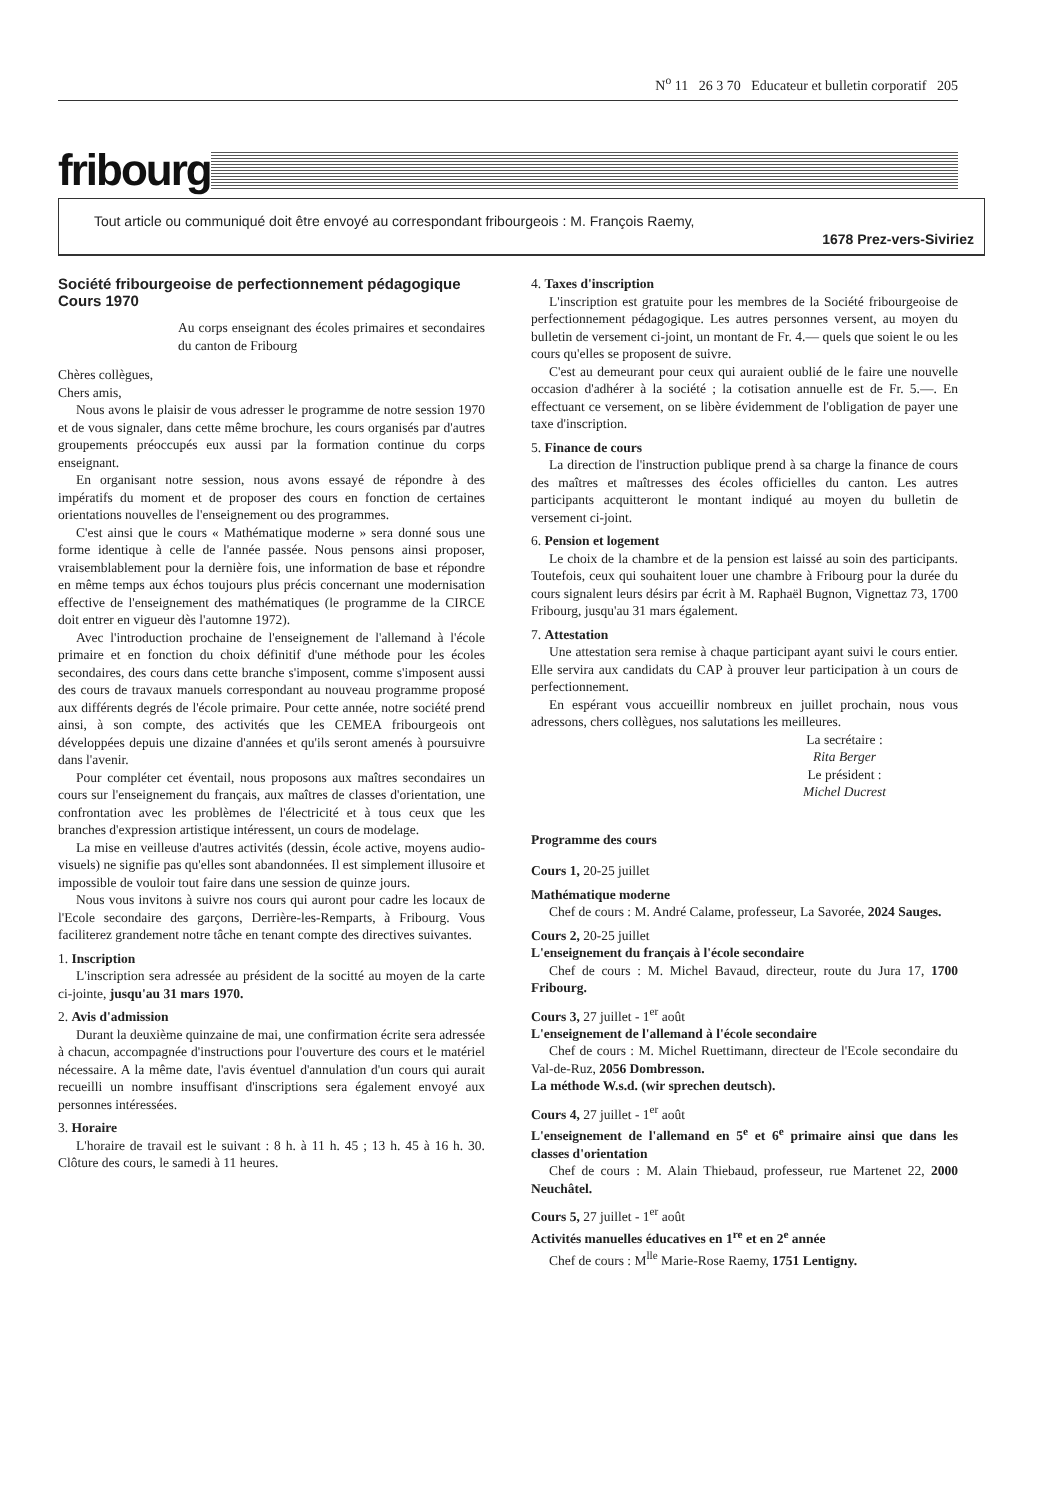N<sup>o</sup> 11 26 3 70 Educateur et bulletin corporatif 205
fribourg
Tout article ou communiqué doit être envoyé au correspondant fribourgeois : M. François Raemy,
1678 Prez-vers-Siviriez
Société fribourgeoise de perfectionnement pédagogique
Cours 1970
Au corps enseignant des écoles primaires et secondaires du canton de Fribourg
Chères collègues,
Chers amis,
Nous avons le plaisir de vous adresser le programme de notre session 1970 et de vous signaler, dans cette même brochure, les cours organisés par d'autres groupements préoccupés eux aussi par la formation continue du corps enseignant.
En organisant notre session, nous avons essayé de répondre à des impératifs du moment et de proposer des cours en fonction de certaines orientations nouvelles de l'enseignement ou des programmes.
C'est ainsi que le cours « Mathématique moderne » sera donné sous une forme identique à celle de l'année passée. Nous pensons ainsi proposer, vraisemblablement pour la dernière fois, une information de base et répondre en même temps aux échos toujours plus précis concernant une modernisation effective de l'enseignement des mathématiques (le programme de la CIRCE doit entrer en vigueur dès l'automne 1972).
Avec l'introduction prochaine de l'enseignement de l'allemand à l'école primaire et en fonction du choix définitif d'une méthode pour les écoles secondaires, des cours dans cette branche s'imposent, comme s'imposent aussi des cours de travaux manuels correspondant au nouveau programme proposé aux différents degrés de l'école primaire. Pour cette année, notre société prend ainsi, à son compte, des activités que les CEMEA fribourgeois ont développées depuis une dizaine d'années et qu'ils seront amenés à poursuivre dans l'avenir.
Pour compléter cet éventail, nous proposons aux maîtres secondaires un cours sur l'enseignement du français, aux maîtres de classes d'orientation, une confrontation avec les problèmes de l'électricité et à tous ceux que les branches d'expression artistique intéressent, un cours de modelage.
La mise en veilleuse d'autres activités (dessin, école active, moyens audio-visuels) ne signifie pas qu'elles sont abandonnées. Il est simplement illusoire et impossible de vouloir tout faire dans une session de quinze jours.
Nous vous invitons à suivre nos cours qui auront pour cadre les locaux de l'Ecole secondaire des garçons, Derrière-les-Remparts, à Fribourg. Vous faciliterez grandement notre tâche en tenant compte des directives suivantes.
1. Inscription
L'inscription sera adressée au président de la socitté au moyen de la carte ci-jointe, jusqu'au 31 mars 1970.
2. Avis d'admission
Durant la deuxième quinzaine de mai, une confirmation écrite sera adressée à chacun, accompagnée d'instructions pour l'ouverture des cours et le matériel nécessaire. A la même date, l'avis éventuel d'annulation d'un cours qui aurait recueilli un nombre insuffisant d'inscriptions sera également envoyé aux personnes intéressées.
3. Horaire
L'horaire de travail est le suivant : 8 h. à 11 h. 45 ; 13 h. 45 à 16 h. 30. Clôture des cours, le samedi à 11 heures.
4. Taxes d'inscription
L'inscription est gratuite pour les membres de la Société fribourgeoise de perfectionnement pédagogique. Les autres personnes versent, au moyen du bulletin de versement ci-joint, un montant de Fr. 4.— quels que soient le ou les cours qu'elles se proposent de suivre.
C'est au demeurant pour ceux qui auraient oublié de le faire une nouvelle occasion d'adhérer à la société ; la cotisation annuelle est de Fr. 5.—. En effectuant ce versement, on se libère évidemment de l'obligation de payer une taxe d'inscription.
5. Finance de cours
La direction de l'instruction publique prend à sa charge la finance de cours des maîtres et maîtresses des écoles officielles du canton. Les autres participants acquitteront le montant indiqué au moyen du bulletin de versement ci-joint.
6. Pension et logement
Le choix de la chambre et de la pension est laissé au soin des participants. Toutefois, ceux qui souhaitent louer une chambre à Fribourg pour la durée du cours signalent leurs désirs par écrit à M. Raphaël Bugnon, Vignettaz 73, 1700 Fribourg, jusqu'au 31 mars également.
7. Attestation
Une attestation sera remise à chaque participant ayant suivi le cours entier. Elle servira aux candidats du CAP à prouver leur participation à un cours de perfectionnement.
En espérant vous accueillir nombreux en juillet prochain, nous vous adressons, chers collègues, nos salutations les meilleures.
La secrétaire :
Rita Berger
Le président :
Michel Ducrest
Programme des cours
Cours 1, 20-25 juillet
Mathématique moderne
Chef de cours : M. André Calame, professeur, La Savorée, 2024 Sauges.
Cours 2, 20-25 juillet
L'enseignement du français à l'école secondaire
Chef de cours : M. Michel Bavaud, directeur, route du Jura 17, 1700 Fribourg.
Cours 3, 27 juillet - 1<sup>er</sup> août
L'enseignement de l'allemand à l'école secondaire
Chef de cours : M. Michel Ruettimann, directeur de l'Ecole secondaire du Val-de-Ruz, 2056 Dombresson.
La méthode W.s.d. (wir sprechen deutsch).
Cours 4, 27 juillet - 1<sup>er</sup> août
L'enseignement de l'allemand en 5<sup>e</sup> et 6<sup>e</sup> primaire ainsi que dans les classes d'orientation
Chef de cours : M. Alain Thiebaud, professeur, rue Martenet 22, 2000 Neuchâtel.
Cours 5, 27 juillet - 1<sup>er</sup> août
Activités manuelles éducatives en 1<sup>re</sup> et en 2<sup>e</sup> année
Chef de cours : M<sup>lle</sup> Marie-Rose Raemy, 1751 Lentigny.